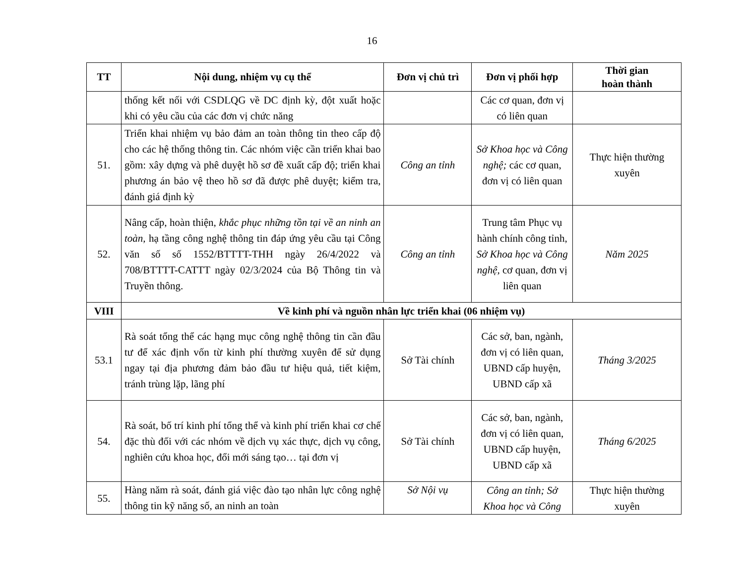16
| TT | Nội dung, nhiệm vụ cụ thể | Đơn vị chủ trì | Đơn vị phối hợp | Thời gian hoàn thành |
| --- | --- | --- | --- | --- |
| | thống kết nối với CSDLQG về DC định kỳ, đột xuất hoặc khi có yêu cầu của các đơn vị chức năng | | Các cơ quan, đơn vị có liên quan | |
| 51. | Triển khai nhiệm vụ bảo đảm an toàn thông tin theo cấp độ cho các hệ thống thông tin. Các nhóm việc cần triển khai bao gồm: xây dựng và phê duyệt hồ sơ đề xuất cấp độ; triển khai phương án bảo vệ theo hồ sơ đã được phê duyệt; kiểm tra, đánh giá định kỳ | Công an tỉnh | Sở Khoa học và Công nghệ; các cơ quan, đơn vị có liên quan | Thực hiện thường xuyên |
| 52. | Nâng cấp, hoàn thiện, khắc phục những tồn tại về an ninh an toàn, hạ tầng công nghệ thông tin đáp ứng yêu cầu tại Công văn số số 1552/BTTTT-THH ngày 26/4/2022 và 708/BTTTT-CATTT ngày 02/3/2024 của Bộ Thông tin và Truyền thông. | Công an tỉnh | Trung tâm Phục vụ hành chính công tỉnh, Sở Khoa học và Công nghệ, cơ quan, đơn vị liên quan | Năm 2025 |
| VIII | Về kinh phí và nguồn nhân lực triển khai (06 nhiệm vụ) | | | |
| 53.1 | Rà soát tổng thể các hạng mục công nghệ thông tin cần đầu tư để xác định vốn từ kinh phí thường xuyên để sử dụng ngay tại địa phương đảm bảo đầu tư hiệu quả, tiết kiệm, tránh trùng lặp, lãng phí | Sở Tài chính | Các sở, ban, ngành, đơn vị có liên quan, UBND cấp huyện, UBND cấp xã | Tháng 3/2025 |
| 54. | Rà soát, bố trí kinh phí tổng thể và kinh phí triển khai cơ chế đặc thù đối với các nhóm về dịch vụ xác thực, dịch vụ công, nghiên cứu khoa học, đổi mới sáng tạo… tại đơn vị | Sở Tài chính | Các sở, ban, ngành, đơn vị có liên quan, UBND cấp huyện, UBND cấp xã | Tháng 6/2025 |
| 55. | Hàng năm rà soát, đánh giá việc đào tạo nhân lực công nghệ thông tin kỹ năng số, an ninh an toàn | Sở Nội vụ | Công an tỉnh; Sở Khoa học và Công | Thực hiện thường xuyên |